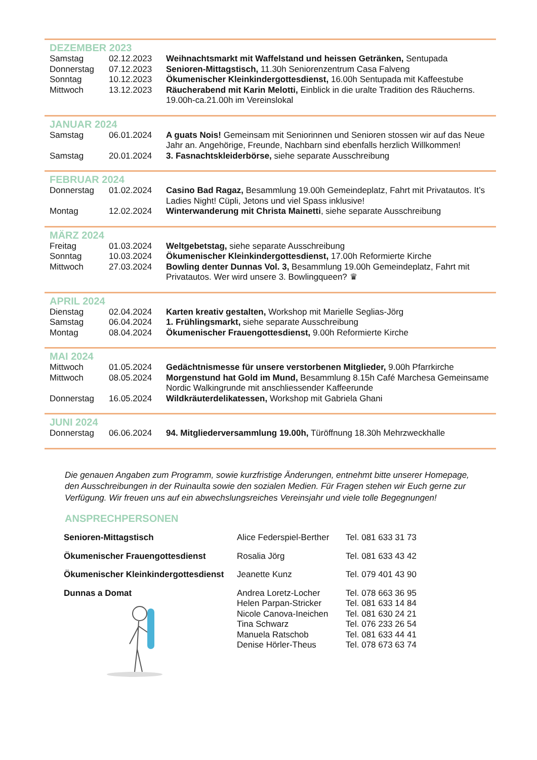DEZEMBER 2023
| Samstag | 02.12.2023 | Weihnachtsmarkt mit Waffelstand und heissen Getränken, Sentupada |
| Donnerstag | 07.12.2023 | Senioren-Mittagstisch, 11.30h Seniorenzentrum Casa Falveng |
| Sonntag | 10.12.2023 | Ökumenischer Kleinkindergottesdienst, 16.00h Sentupada mit Kaffeestube |
| Mittwoch | 13.12.2023 | Räucherabend mit Karin Melotti, Einblick in die uralte Tradition des Räucherns. 19.00h-ca.21.00h im Vereinslokal |
JANUAR 2024
| Samstag | 06.01.2024 | A guats Nois! Gemeinsam mit Seniorinnen und Senioren stossen wir auf das Neue Jahr an. Angehörige, Freunde, Nachbarn sind ebenfalls herzlich Willkommen! |
| Samstag | 20.01.2024 | 3. Fasnachtskleiderbörse, siehe separate Ausschreibung |
FEBRUAR 2024
| Donnerstag | 01.02.2024 | Casino Bad Ragaz, Besammlung 19.00h Gemeindeplatz, Fahrt mit Privatautos. It’s Ladies Night! Cüpli, Jetons und viel Spass inklusive! |
| Montag | 12.02.2024 | Winterwanderung mit Christa Mainetti , siehe separate Ausschreibung |
MÄRZ 2024
| Freitag | 01.03.2024 | Weltgebetstag, siehe separate Ausschreibung |
| Sonntag | 10.03.2024 | Ökumenischer Kleinkindergottesdienst, 17.00h Reformierte Kirche |
| Mittwoch | 27.03.2024 | Bowling denter Dunnas Vol. 3, Besammlung 19.00h Gemeindeplatz, Fahrt mit Privatautos. Wer wird unsere 3. Bowlingqueen? ♛ |
APRIL 2024
| Dienstag | 02.04.2024 | Karten kreativ gestalten, Workshop mit Marielle Seglias-Jörg |
| Samstag | 06.04.2024 | 1. Frühlingsmarkt, siehe separate Ausschreibung |
| Montag | 08.04.2024 | Ökumenischer Frauengottesdienst, 9.00h Reformierte Kirche |
MAI 2024
| Mittwoch | 01.05.2024 | Gedächtnismesse für unsere verstorbenen Mitglieder, 9.00h Pfarrkirche |
| Mittwoch | 08.05.2024 | Morgenstund hat Gold im Mund, Besammlung 8.15h Café Marchesa Gemeinsame Nordic Walkingrunde mit anschliessender Kaffeerunde |
| Donnerstag | 16.05.2024 | Wildkräuterdelikatessen, Workshop mit Gabriela Ghani |
JUNI 2024
| Donnerstag | 06.06.2024 | 94. Mitgliederversammlung 19.00h, Türöffnung 18.30h Mehrzweckhalle |
Die genauen Angaben zum Programm, sowie kurzfristige Änderungen, entnehmt bitte unserer Homepage, den Ausschreibungen in der Ruinaulta sowie den sozialen Medien. Für Fragen stehen wir Euch gerne zur Verfügung. Wir freuen uns auf ein abwechslungsreiches Vereinsjahr und viele tolle Begegnungen!
ANSPRECHPERSONEN
| Senioren-Mittagstisch | Alice Federspiel-Berther | Tel. 081 633 31 73 |
| Ökumenischer Frauengottesdienst | Rosalia Jörg | Tel. 081 633 43 42 |
| Ökumenischer Kleinkindergottesdienst | Jeanette Kunz | Tel. 079 401 43 90 |
| Dunnas a Domat | Andrea Loretz-Locher Helen Parpan-Stricker Nicole Canova-Ineichen Tina Schwarz Manuela Ratschob Denise Hörler-Theus | Tel. 078 663 36 95 Tel. 081 633 14 84 Tel. 081 630 24 21 Tel. 076 233 26 54 Tel. 081 633 44 41 Tel. 078 673 63 74 |